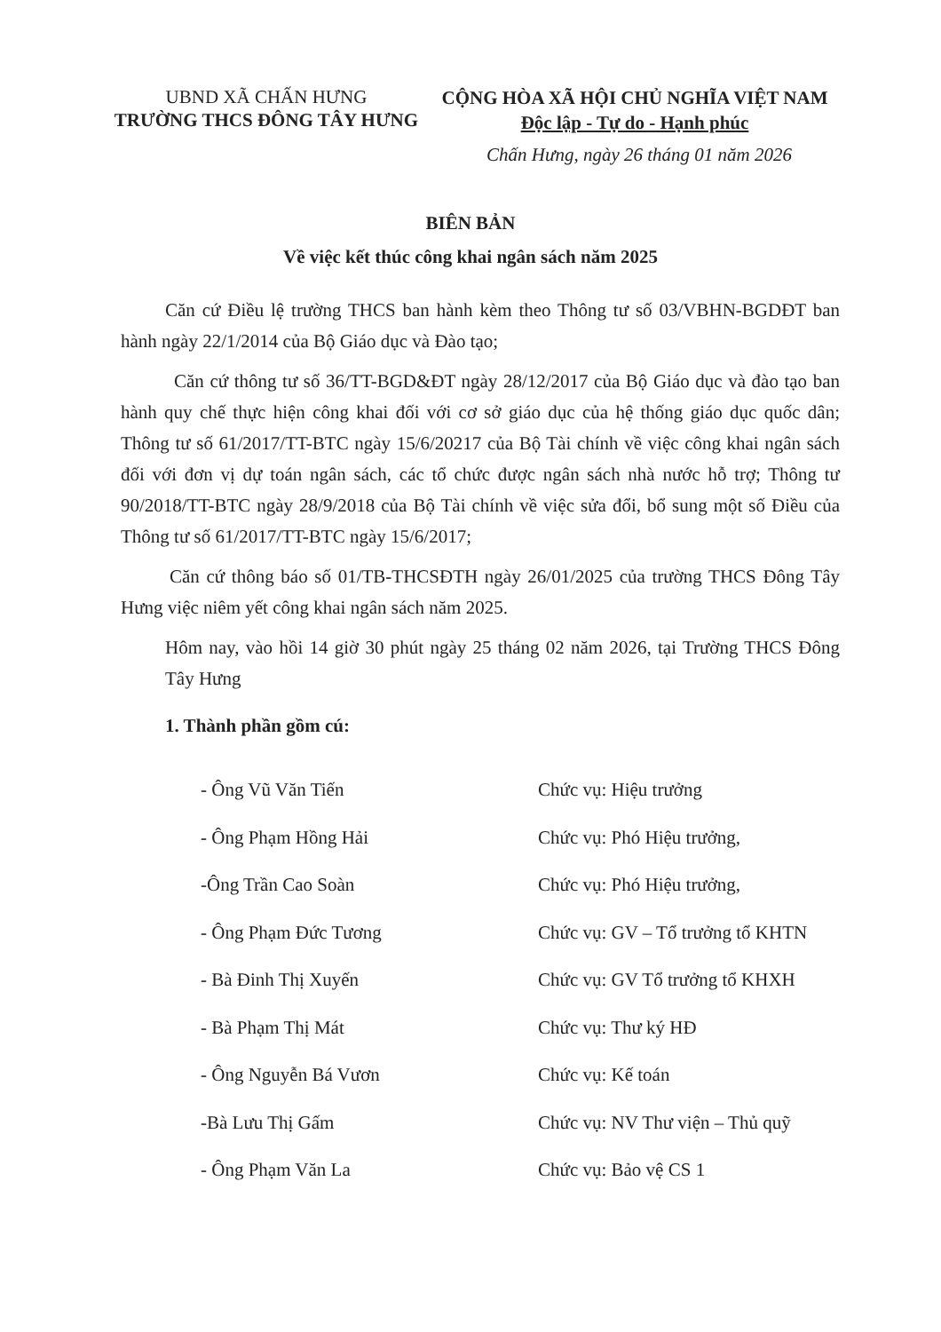UBND XÃ CHẤN HƯNG
TRƯỜNG THCS ĐÔNG TÂY HƯNG
CỘNG HÒA XÃ HỘI CHỦ NGHĨA VIỆT NAM
Độc lập - Tự do - Hạnh phúc
Chấn Hưng, ngày 26 tháng 01 năm 2026
BIÊN BẢN
Về việc kết thúc công khai ngân sách năm 2025
Căn cứ Điều lệ trường THCS ban hành kèm theo Thông tư số 03/VBHN-BGDĐT ban hành ngày 22/1/2014 của Bộ Giáo dục và Đào tạo;
Căn cứ thông tư số 36/TT-BGD&ĐT ngày 28/12/2017 của Bộ Giáo dục và đào tạo ban hành quy chế thực hiện công khai đối với cơ sở giáo dục của hệ thống giáo dục quốc dân; Thông tư số 61/2017/TT-BTC ngày 15/6/20217 của Bộ Tài chính về việc công khai ngân sách đối với đơn vị dự toán ngân sách, các tổ chức được ngân sách nhà nước hỗ trợ; Thông tư 90/2018/TT-BTC ngày 28/9/2018 của Bộ Tài chính về việc sửa đổi, bổ sung một số Điều của Thông tư số 61/2017/TT-BTC ngày 15/6/2017;
Căn cứ thông báo số 01/TB-THCSĐTH ngày 26/01/2025 của trường THCS Đông Tây Hưng việc niêm yết công khai ngân sách năm 2025.
Hôm nay, vào hồi 14 giờ 30 phút ngày 25 tháng 02 năm 2026, tại Trường THCS Đông Tây Hưng
1. Thành phần gồm cú:
| - Ông Vũ Văn Tiến | Chức vụ: Hiệu trưởng |
| - Ông Phạm Hồng Hải | Chức vụ: Phó Hiệu trưởng, |
| -Ông Trần Cao Soàn | Chức vụ: Phó Hiệu trưởng, |
| - Ông Phạm Đức Tương | Chức vụ: GV – Tổ trưởng tổ KHTN |
| - Bà Đinh Thị Xuyến | Chức vụ: GV Tổ trưởng tổ KHXH |
| - Bà Phạm Thị Mát | Chức vụ: Thư ký HĐ |
| - Ông Nguyễn Bá Vươn | Chức vụ: Kế toán |
| -Bà Lưu Thị Gấm | Chức vụ: NV Thư viện – Thủ quỹ |
| - Ông Phạm Văn La | Chức vụ: Bảo vệ CS 1 |